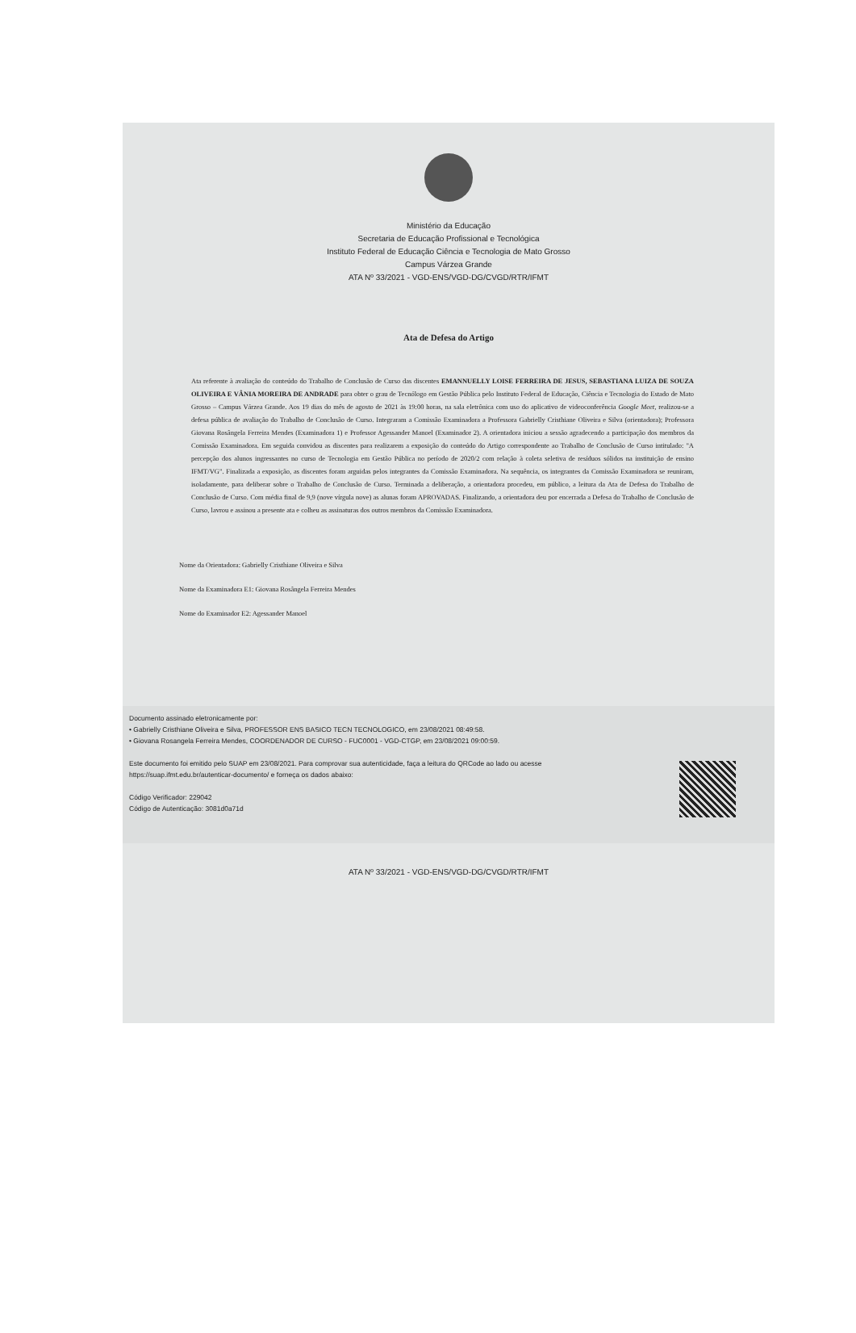Ministério da Educação
Secretaria de Educação Profissional e Tecnológica
Instituto Federal de Educação Ciência e Tecnologia de Mato Grosso
Campus Várzea Grande
ATA Nº 33/2021 - VGD-ENS/VGD-DG/CVGD/RTR/IFMT
Ata de Defesa do Artigo
Ata referente à avaliação do conteúdo do Trabalho de Conclusão de Curso das discentes EMANNUELLY LOISE FERREIRA DE JESUS, SEBASTIANA LUIZA DE SOUZA OLIVEIRA E VÂNIA MOREIRA DE ANDRADE para obter o grau de Tecnólogo em Gestão Pública pelo Instituto Federal de Educação, Ciência e Tecnologia do Estado de Mato Grosso – Campus Várzea Grande. Aos 19 dias do mês de agosto de 2021 às 19:00 horas, na sala eletrônica com uso do aplicativo de videoconferência Google Meet, realizou-se a defesa pública de avaliação do Trabalho de Conclusão de Curso. Integraram a Comissão Examinadora a Professora Gabrielly Cristhiane Oliveira e Silva (orientadora); Professora Giovana Rosângela Ferreira Mendes (Examinadora 1) e Professor Agessander Manoel (Examinador 2). A orientadora iniciou a sessão agradecendo a participação dos membros da Comissão Examinadora. Em seguida convidou as discentes para realizarem a exposição do conteúdo do Artigo correspondente ao Trabalho de Conclusão de Curso intitulado: "A percepção dos alunos ingressantes no curso de Tecnologia em Gestão Pública no período de 2020/2 com relação à coleta seletiva de resíduos sólidos na instituição de ensino IFMT/VG". Finalizada a exposição, as discentes foram arguidas pelos integrantes da Comissão Examinadora. Na sequência, os integrantes da Comissão Examinadora se reuniram, isoladamente, para deliberar sobre o Trabalho de Conclusão de Curso. Terminada a deliberação, a orientadora procedeu, em público, a leitura da Ata de Defesa do Trabalho de Conclusão de Curso. Com média final de 9,9 (nove vírgula nove) as alunas foram APROVADAS. Finalizando, a orientadora deu por encerrada a Defesa do Trabalho de Conclusão de Curso, lavrou e assinou a presente ata e colheu as assinaturas dos outros membros da Comissão Examinadora.
Nome da Orientadora: Gabrielly Cristhiane Oliveira e Silva
Nome da Examinadora E1: Giovana Rosângela Ferreira Mendes
Nome do Examinador E2: Agessander Manoel
Documento assinado eletronicamente por:
• Gabrielly Cristhiane Oliveira e Silva, PROFESSOR ENS BASICO TECN TECNOLOGICO, em 23/08/2021 08:49:58.
• Giovana Rosangela Ferreira Mendes, COORDENADOR DE CURSO - FUC0001 - VGD-CTGP, em 23/08/2021 09:00:59.
Este documento foi emitido pelo SUAP em 23/08/2021. Para comprovar sua autenticidade, faça a leitura do QRCode ao lado ou acesse https://suap.ifmt.edu.br/autenticar-documento/ e forneça os dados abaixo:
Código Verificador: 229042
Código de Autenticação: 3081d0a71d
ATA Nº 33/2021 - VGD-ENS/VGD-DG/CVGD/RTR/IFMT